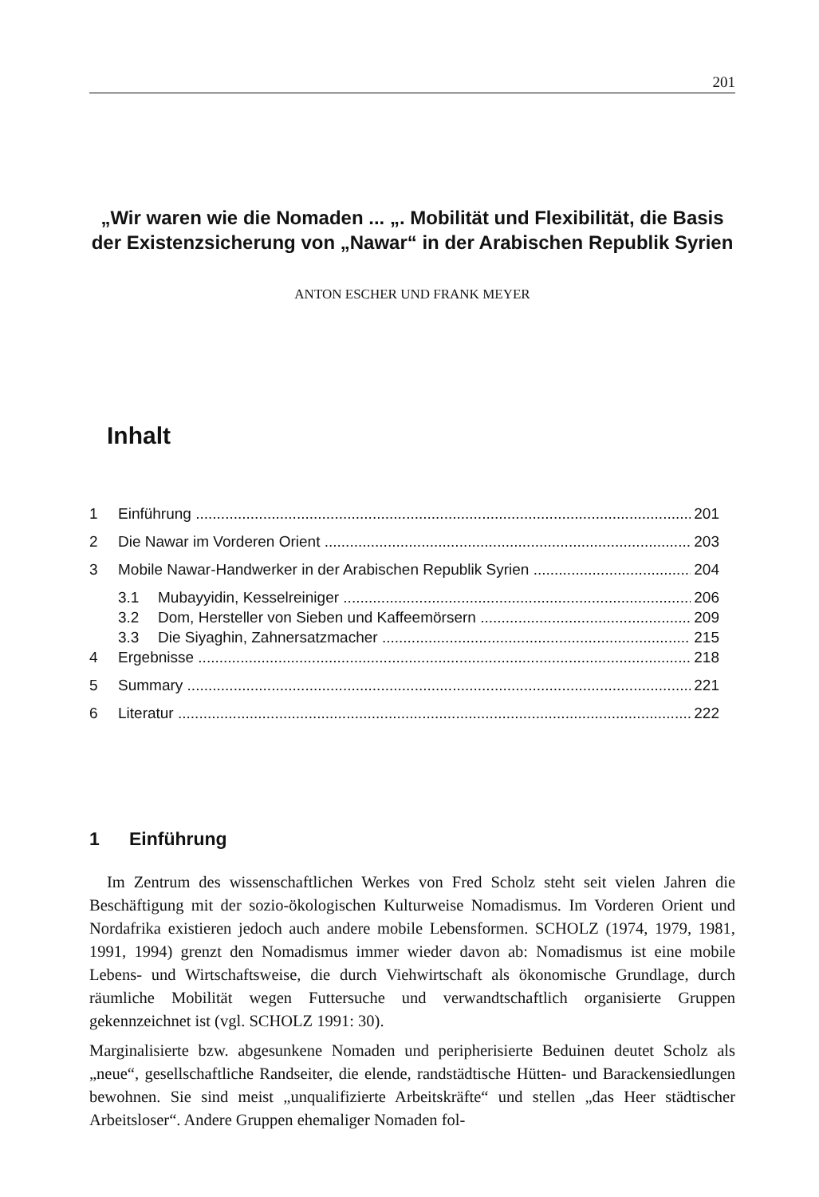201
„Wir waren wie die Nomaden ... „. Mobilität und Flexibilität, die Basis der Existenzsicherung von „Nawar“ in der Arabischen Republik Syrien
ANTON ESCHER UND FRANK MEYER
Inhalt
1 Einführung 201
2 Die Nawar im Vorderen Orient 203
3 Mobile Nawar-Handwerker in der Arabischen Republik Syrien 204
3.1 Mubayyidin, Kesselreiniger 206
3.2 Dom, Hersteller von Sieben und Kaffeemörsern 209
3.3 Die Siyaghin, Zahnersatzmacher 215
4 Ergebnisse 218
5 Summary 221
6 Literatur 222
1 Einführung
Im Zentrum des wissenschaftlichen Werkes von Fred Scholz steht seit vielen Jahren die Beschäftigung mit der sozio-ökologischen Kulturweise Nomadismus. Im Vorderen Orient und Nordafrika existieren jedoch auch andere mobile Lebensformen. SCHOLZ (1974, 1979, 1981, 1991, 1994) grenzt den Nomadismus immer wieder davon ab: Nomadismus ist eine mobile Lebens- und Wirtschaftsweise, die durch Viehwirtschaft als ökonomische Grundlage, durch räumliche Mobilität wegen Futtersuche und verwandtschaftlich organisierte Gruppen gekennzeichnet ist (vgl. SCHOLZ 1991: 30).
Marginalisierte bzw. abgesunkene Nomaden und peripherisierte Beduinen deutet Scholz als „neue“, gesellschaftliche Randseiter, die elende, randstädtische Hütten- und Barackensiedlungen bewohnen. Sie sind meist „unqualifizierte Arbeitskräfte“ und stellen „das Heer städtischer Arbeitsloser“. Andere Gruppen ehemaliger Nomaden fol-